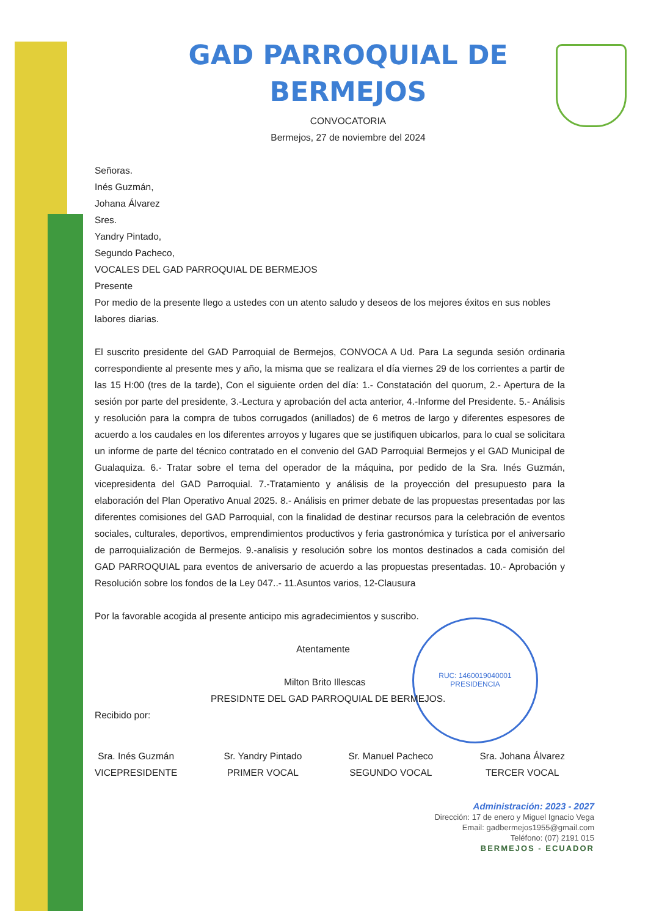RUC: 1460019040001
PRESIDENCIA
GAD PARROQUIAL DE
BERMEJOS
CONVOCATORIA
Bermejos, 27 de noviembre del 2024
Señoras.
Inés Guzmán,
Johana Álvarez
Sres.
Yandry Pintado,
Segundo Pacheco,
VOCALES DEL GAD PARROQUIAL DE BERMEJOS
Presente
Por medio de la presente llego a ustedes con un atento saludo y deseos de los mejores éxitos en sus nobles labores diarias.
El suscrito presidente del GAD Parroquial de Bermejos, CONVOCA A Ud. Para La segunda sesión ordinaria correspondiente al presente mes y año, la misma que se realizara el día viernes 29 de los corrientes a partir de las 15 H:00 (tres de la tarde), Con el siguiente orden del día: 1.- Constatación del quorum, 2.- Apertura de la sesión por parte del presidente, 3.-Lectura y aprobación del acta anterior, 4.-Informe del Presidente. 5.- Análisis y resolución para la compra de tubos corrugados (anillados) de 6 metros de largo y diferentes espesores de acuerdo a los caudales en los diferentes arroyos y lugares que se justifiquen ubicarlos, para lo cual se solicitara un informe de parte del técnico contratado en el convenio del GAD Parroquial Bermejos y el GAD Municipal de Gualaquiza. 6.- Tratar sobre el tema del operador de la máquina, por pedido de la Sra. Inés Guzmán, vicepresidenta del GAD Parroquial. 7.-Tratamiento y análisis de la proyección del presupuesto para la elaboración del Plan Operativo Anual 2025. 8.- Análisis en primer debate de las propuestas presentadas por las diferentes comisiones del GAD Parroquial, con la finalidad de destinar recursos para la celebración de eventos sociales, culturales, deportivos, emprendimientos productivos y feria gastronómica y turística por el aniversario de parroquialización de Bermejos. 9.-analisis y resolución sobre los montos destinados a cada comisión del GAD PARROQUIAL para eventos de aniversario de acuerdo a las propuestas presentadas. 10.- Aprobación y Resolución sobre los fondos de la Ley 047..- 11.Asuntos varios, 12-Clausura
Por la favorable acogida al presente anticipo mis agradecimientos y suscribo.
Atentamente
Milton Brito Illescas
PRESIDNTE DEL GAD PARROQUIAL DE BERMEJOS.
Recibido por:
Sra. Inés Guzmán
VICEPRESIDENTE
Sr. Yandry Pintado
PRIMER VOCAL
Sr. Manuel Pacheco
SEGUNDO VOCAL
Sra. Johana Álvarez
TERCER VOCAL
Administración: 2023 - 2027
Dirección: 17 de enero y Miguel Ignacio Vega
Email: gadbermejos1955@gmail.com
Teléfono: (07) 2191 015
BERMEJOS - ECUADOR